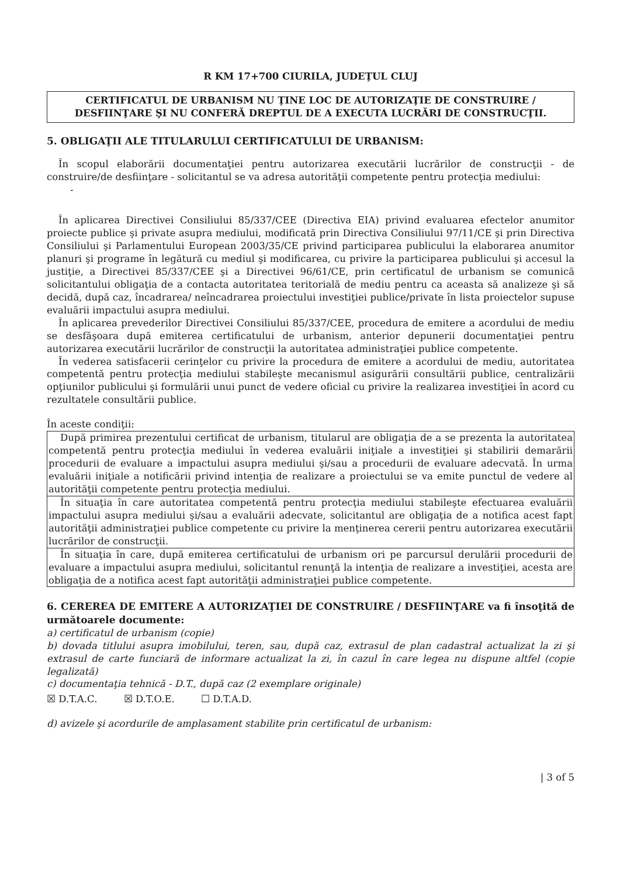R KM 17+700 CIURILA, JUDEŢUL CLUJ
CERTIFICATUL DE URBANISM NU ŢINE LOC DE AUTORIZAŢIE DE CONSTRUIRE / DESFIINŢARE ŞI NU CONFERĂ DREPTUL DE A EXECUTA LUCRĂRI DE CONSTRUCŢII.
5. OBLIGAŢII ALE TITULARULUI CERTIFICATULUI DE URBANISM:
În scopul elaborării documentaţiei pentru autorizarea executării lucrărilor de construcţii - de construire/de desfiinţare - solicitantul se va adresa autorităţii competente pentru protecţia mediului:
-
În aplicarea Directivei Consiliului 85/337/CEE (Directiva EIA) privind evaluarea efectelor anumitor proiecte publice şi private asupra mediului, modificată prin Directiva Consiliului 97/11/CE şi prin Directiva Consiliului şi Parlamentului European 2003/35/CE privind participarea publicului la elaborarea anumitor planuri şi programe în legătură cu mediul şi modificarea, cu privire la participarea publicului şi accesul la justiţie, a Directivei 85/337/CEE şi a Directivei 96/61/CE, prin certificatul de urbanism se comunică solicitantului obligaţia de a contacta autoritatea teritorială de mediu pentru ca aceasta să analizeze şi să decidă, după caz, încadrarea/ neîncadrarea proiectului investiţiei publice/private în lista proiectelor supuse evaluării impactului asupra mediului.
În aplicarea prevederilor Directivei Consiliului 85/337/CEE, procedura de emitere a acordului de mediu se desfăşoara după emiterea certificatului de urbanism, anterior depunerii documentaţiei pentru autorizarea executării lucrărilor de construcţii la autoritatea administraţiei publice competente.
În vederea satisfacerii cerinţelor cu privire la procedura de emitere a acordului de mediu, autoritatea competentă pentru protecţia mediului stabileşte mecanismul asigurării consultării publice, centralizării opţiunilor publicului şi formulării unui punct de vedere oficial cu privire la realizarea investiţiei în acord cu rezultatele consultării publice.
În aceste condiţii:
| După primirea prezentului certificat de urbanism, titularul are obligaţia de a se prezenta la autoritatea competentă pentru protecţia mediului în vederea evaluării iniţiale a investiţiei şi stabilirii demarării procedurii de evaluare a impactului asupra mediului şi/sau a procedurii de evaluare adecvată. În urma evaluării iniţiale a notificării privind intenţia de realizare a proiectului se va emite punctul de vedere al autorităţii competente pentru protecţia mediului. |
| În situaţia în care autoritatea competentă pentru protecţia mediului stabileşte efectuarea evaluării impactului asupra mediului şi/sau a evaluării adecvate, solicitantul are obligaţia de a notifica acest fapt autorităţii administraţiei publice competente cu privire la menţinerea cererii pentru autorizarea executării lucrărilor de construcţii. |
| În situaţia în care, după emiterea certificatului de urbanism ori pe parcursul derulării procedurii de evaluare a impactului asupra mediului, solicitantul renunţă la intenţia de realizare a investiţiei, acesta are obligaţia de a notifica acest fapt autorităţii administraţiei publice competente. |
6. CEREREA DE EMITERE A AUTORIZAŢIEI DE CONSTRUIRE / DESFIINŢARE va fi însoţită de următoarele documente:
a) certificatul de urbanism (copie)
b) dovada titlului asupra imobilului, teren, sau, după caz, extrasul de plan cadastral actualizat la zi şi extrasul de carte funciară de informare actualizat la zi, în cazul în care legea nu dispune altfel (copie legalizată)
c) documentaţia tehnică - D.T., după caz (2 exemplare originale)
☒ D.T.A.C. ☒ D.T.O.E. ☐ D.T.A.D.
d) avizele şi acordurile de amplasament stabilite prin certificatul de urbanism:
| 3 of 5